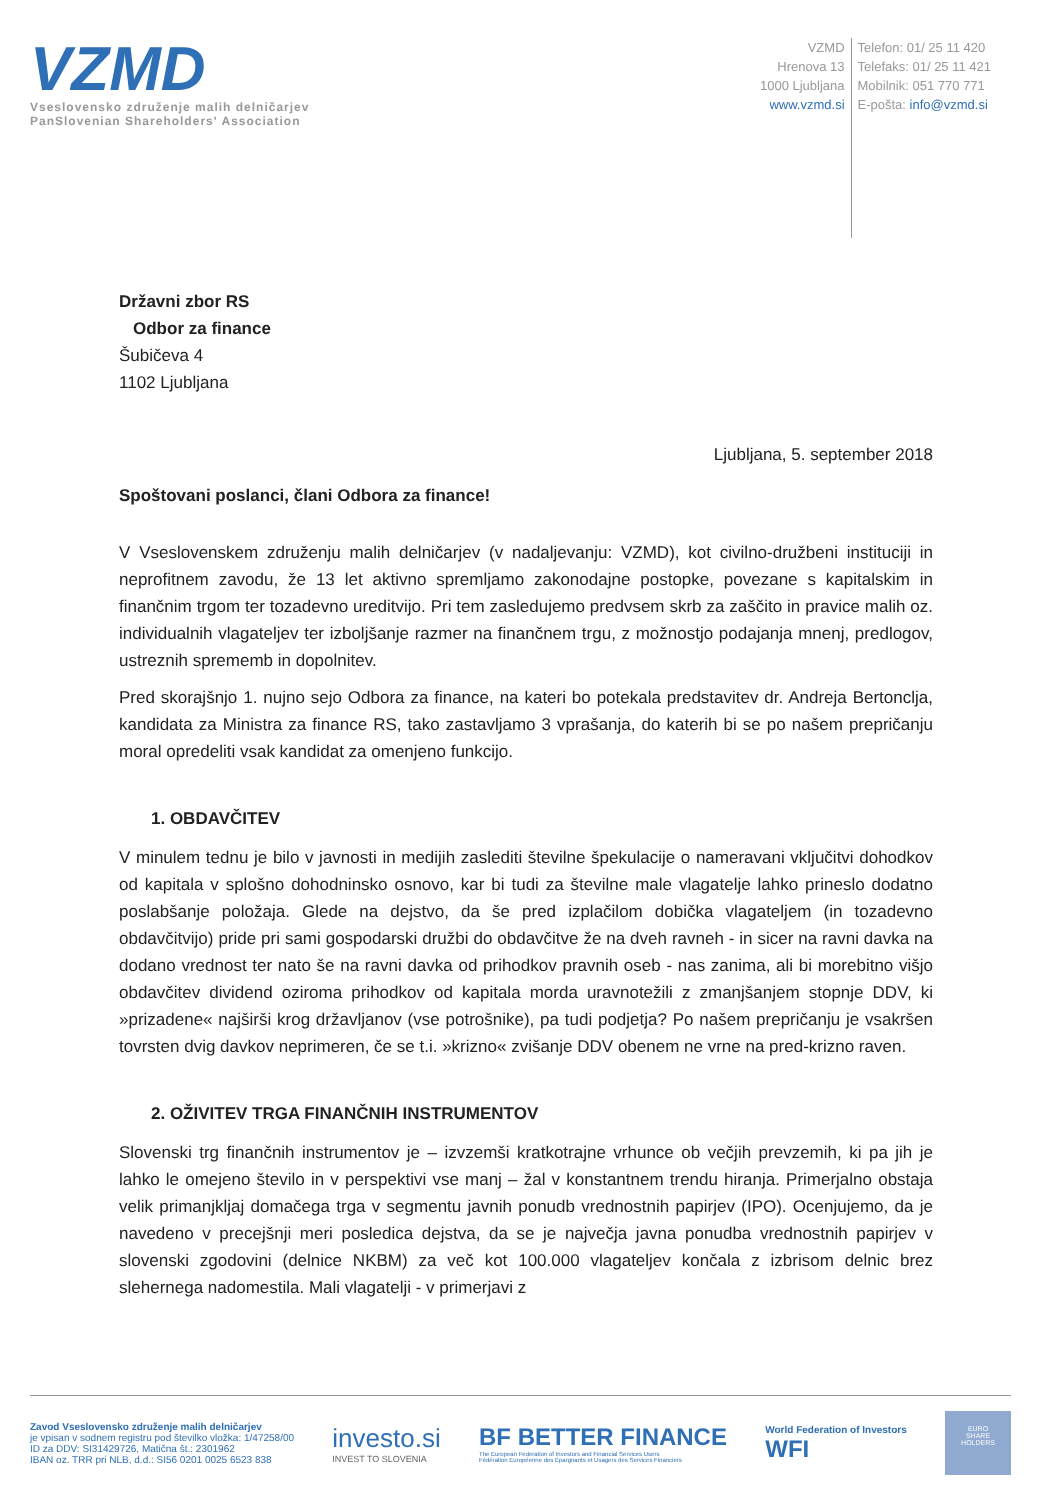VZMD
Vseslovensko združenje malih delničarjev
PanSlovenian Shareholders' Association
VZMD
Hrenova 13
1000 Ljubljana
www.vzmd.si
Telefon: 01/ 25 11 420
Telefaks: 01/ 25 11 421
Mobilnik: 051 770 771
E-pošta: info@vzmd.si
Državni zbor RS
Odbor za finance
Šubičeva 4
1102 Ljubljana
Ljubljana, 5. september 2018
Spoštovani poslanci, člani Odbora za finance!
V Vseslovenskem združenju malih delničarjev (v nadaljevanju: VZMD), kot civilno-družbeni instituciji in neprofitnem zavodu, že 13 let aktivno spremljamo zakonodajne postopke, povezane s kapitalskim in finančnim trgom ter tozadevno ureditvijo. Pri tem zasledujemo predvsem skrb za zaščito in pravice malih oz. individualnih vlagateljev ter izboljšanje razmer na finančnem trgu, z možnostjo podajanja mnenj, predlogov, ustreznih sprememb in dopolnitev.
Pred skorajšnjo 1. nujno sejo Odbora za finance, na kateri bo potekala predstavitev dr. Andreja Bertonclja, kandidata za Ministra za finance RS, tako zastavljamo 3 vprašanja, do katerih bi se po našem prepričanju moral opredeliti vsak kandidat za omenjeno funkcijo.
1. OBDAVČITEV
V minulem tednu je bilo v javnosti in medijih zaslediti številne špekulacije o nameravani vključitvi dohodkov od kapitala v splošno dohodninsko osnovo, kar bi tudi za številne male vlagatelje lahko prineslo dodatno poslabšanje položaja. Glede na dejstvo, da še pred izplačilom dobička vlagateljem (in tozadevno obdavčitvijo) pride pri sami gospodarski družbi do obdavčitve že na dveh ravneh - in sicer na ravni davka na dodano vrednost ter nato še na ravni davka od prihodkov pravnih oseb - nas zanima, ali bi morebitno višjo obdavčitev dividend oziroma prihodkov od kapitala morda uravnotežili z zmanjšanjem stopnje DDV, ki »prizadene« najširši krog državljanov (vse potrošnike), pa tudi podjetja? Po našem prepričanju je vsakršen tovrsten dvig davkov neprimeren, če se t.i. »krizno« zvišanje DDV obenem ne vrne na pred-krizno raven.
2. OŽIVITEV TRGA FINANČNIH INSTRUMENTOV
Slovenski trg finančnih instrumentov je – izvzemši kratkotrajne vrhunce ob večjih prevzemih, ki pa jih je lahko le omejeno število in v perspektivi vse manj – žal v konstantnem trendu hiranja. Primerjalno obstaja velik primanjkljaj domačega trga v segmentu javnih ponudb vrednostnih papirjev (IPO). Ocenjujemo, da je navedeno v precejšnji meri posledica dejstva, da se je največja javna ponudba vrednostnih papirjev v slovenski zgodovini (delnice NKBM) za več kot 100.000 vlagateljev končala z izbrisom delnic brez slehernega nadomestila. Mali vlagatelji - v primerjavi z
Zavod Vseslovensko združenje malih delničarjev
je vpisan v sodnem registru pod številko vložka: 1/47258/00
ID za DDV: SI31429726, Matična št.: 2301962
IBAN oz. TRR pri NLB, d.d.: SI56 0201 0025 6523 838
investo.si
INVEST TO SLOVENIA
BF BETTER FINANCE
The European Federation of Investors and Financial Services Users
Fédération Européenne des Épargnants et Usagers des Services Financiers
World Federation of Investors
WFI
EURO
SHARE
HOLDERS